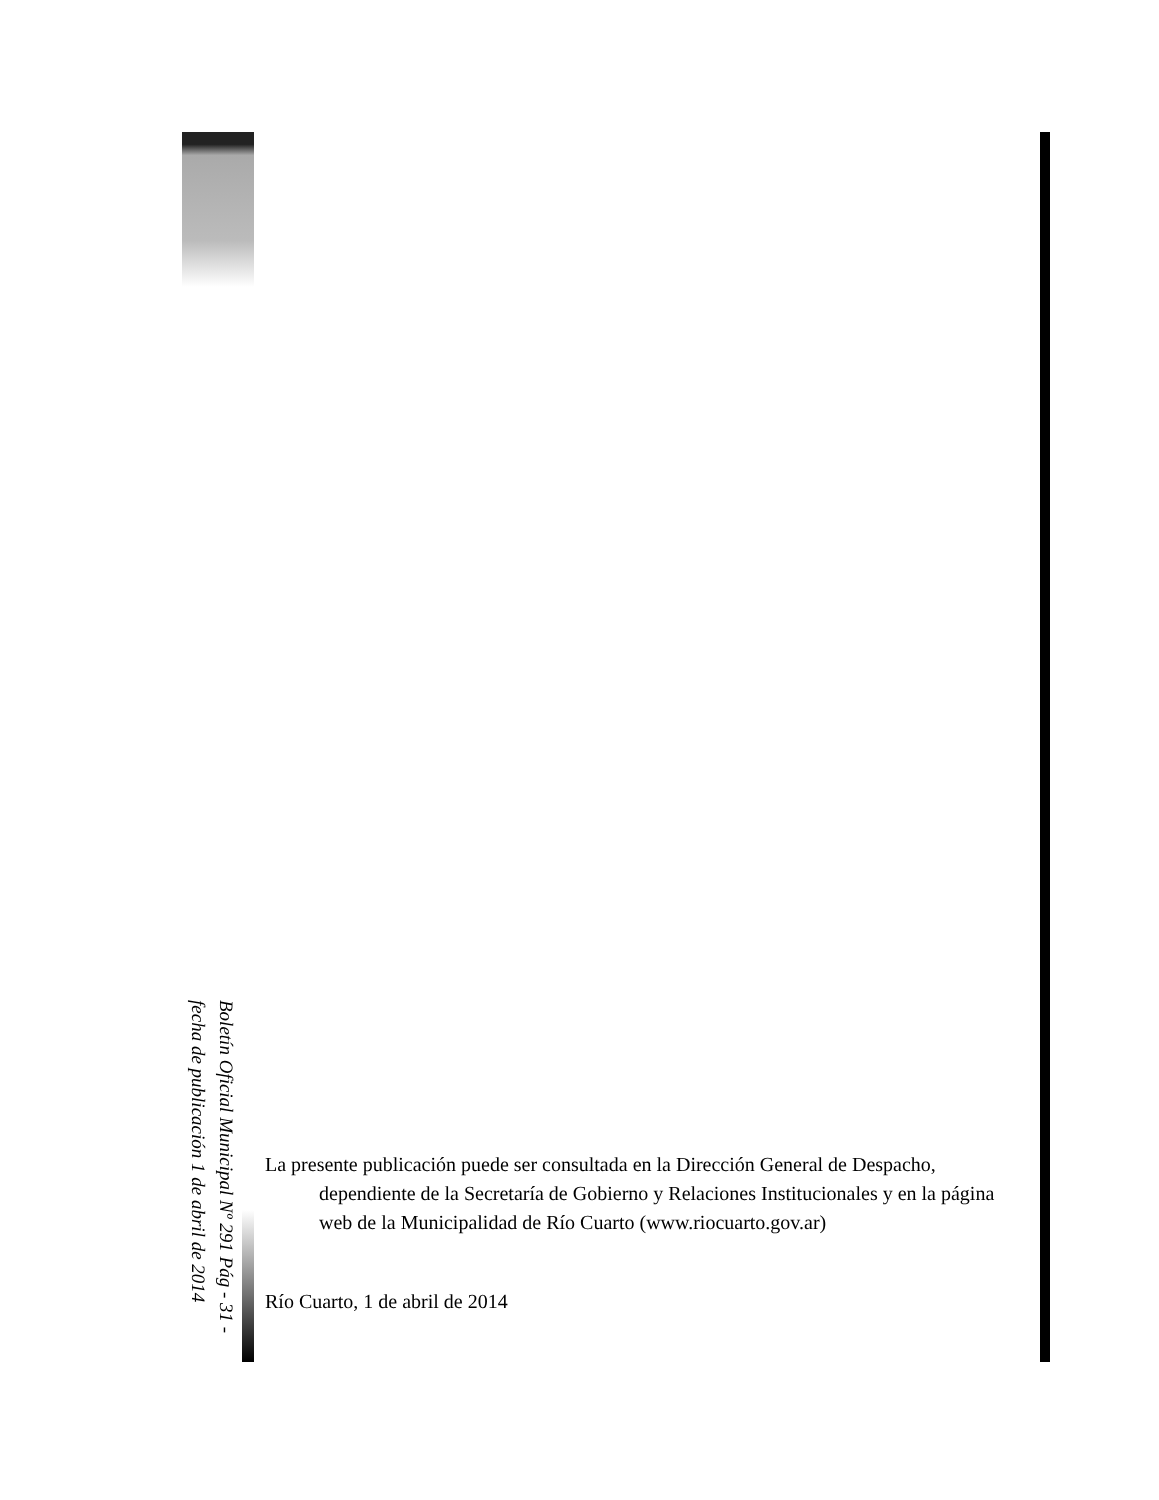Boletín Oficial Municipal Nº 291 Pág - 31 -
fecha de publicación 1 de abril de 2014
La presente publicación puede ser consultada en la Dirección General de Despacho, dependiente de la Secretaría de Gobierno y Relaciones Institucionales y en la página web de la Municipalidad de Río Cuarto (www.riocuarto.gov.ar)
Río Cuarto, 1 de abril de 2014